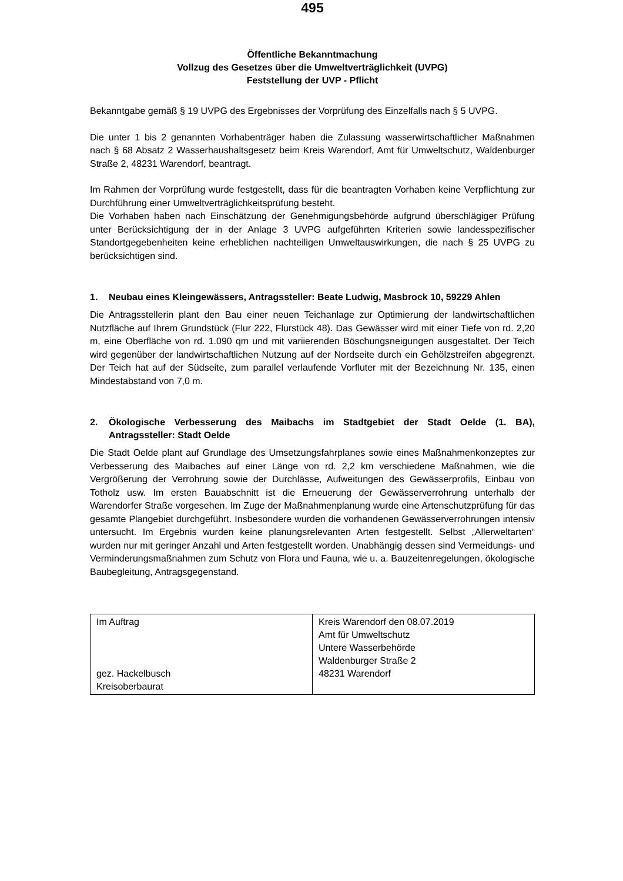495
Öffentliche Bekanntmachung
Vollzug des Gesetzes über die Umweltverträglichkeit (UVPG)
Feststellung der UVP - Pflicht
Bekanntgabe gemäß § 19 UVPG des Ergebnisses der Vorprüfung des Einzelfalls nach § 5 UVPG.
Die unter 1 bis 2 genannten Vorhabenträger haben die Zulassung wasserwirtschaftlicher Maßnahmen nach § 68 Absatz 2 Wasserhaushaltsgesetz beim Kreis Warendorf, Amt für Umweltschutz, Waldenburger Straße 2, 48231 Warendorf, beantragt.
Im Rahmen der Vorprüfung wurde festgestellt, dass für die beantragten Vorhaben keine Verpflichtung zur Durchführung einer Umweltverträglichkeitsprüfung besteht.
Die Vorhaben haben nach Einschätzung der Genehmigungsbehörde aufgrund überschlägiger Prüfung unter Berücksichtigung der in der Anlage 3 UVPG aufgeführten Kriterien sowie landesspezifischer Standortgegebenheiten keine erheblichen nachteiligen Umweltauswirkungen, die nach § 25 UVPG zu berücksichtigen sind.
1. Neubau eines Kleingewässers, Antragssteller: Beate Ludwig, Masbrock 10, 59229 Ahlen
Die Antragsstellerin plant den Bau einer neuen Teichanlage zur Optimierung der landwirtschaftlichen Nutzfläche auf Ihrem Grundstück (Flur 222, Flurstück 48). Das Gewässer wird mit einer Tiefe von rd. 2,20 m, eine Oberfläche von rd. 1.090 qm und mit variierenden Böschungsneigungen ausgestaltet. Der Teich wird gegenüber der landwirtschaftlichen Nutzung auf der Nordseite durch ein Gehölzstreifen abgegrenzt. Der Teich hat auf der Südseite, zum parallel verlaufende Vorfluter mit der Bezeichnung Nr. 135, einen Mindestabstand von 7,0 m.
2. Ökologische Verbesserung des Maibachs im Stadtgebiet der Stadt Oelde (1. BA), Antragssteller: Stadt Oelde
Die Stadt Oelde plant auf Grundlage des Umsetzungsfahrplanes sowie eines Maßnahmenkonzeptes zur Verbesserung des Maibaches auf einer Länge von rd. 2,2 km verschiedene Maßnahmen, wie die Vergrößerung der Verrohrung sowie der Durchlässe, Aufweitungen des Gewässerprofils, Einbau von Totholz usw. Im ersten Bauabschnitt ist die Erneuerung der Gewässerverrohrung unterhalb der Warendorfer Straße vorgesehen. Im Zuge der Maßnahmenplanung wurde eine Artenschutzprüfung für das gesamte Plangebiet durchgeführt. Insbesondere wurden die vorhandenen Gewässerverrohrungen intensiv untersucht. Im Ergebnis wurden keine planungsrelevanten Arten festgestellt. Selbst „Allerweltarten“ wurden nur mit geringer Anzahl und Arten festgestellt worden. Unabhängig dessen sind Vermeidungs- und Verminderungsmaßnahmen zum Schutz von Flora und Fauna, wie u. a. Bauzeitenregelungen, ökologische Baubegleitung, Antragsgegenstand.
| Im Auftrag gez. Hackelbusch Kreisoberbaurat | Kreis Warendorf den 08.07.2019 Amt für Umweltschutz Untere Wasserbehörde Waldenburger Straße 2 48231 Warendorf |